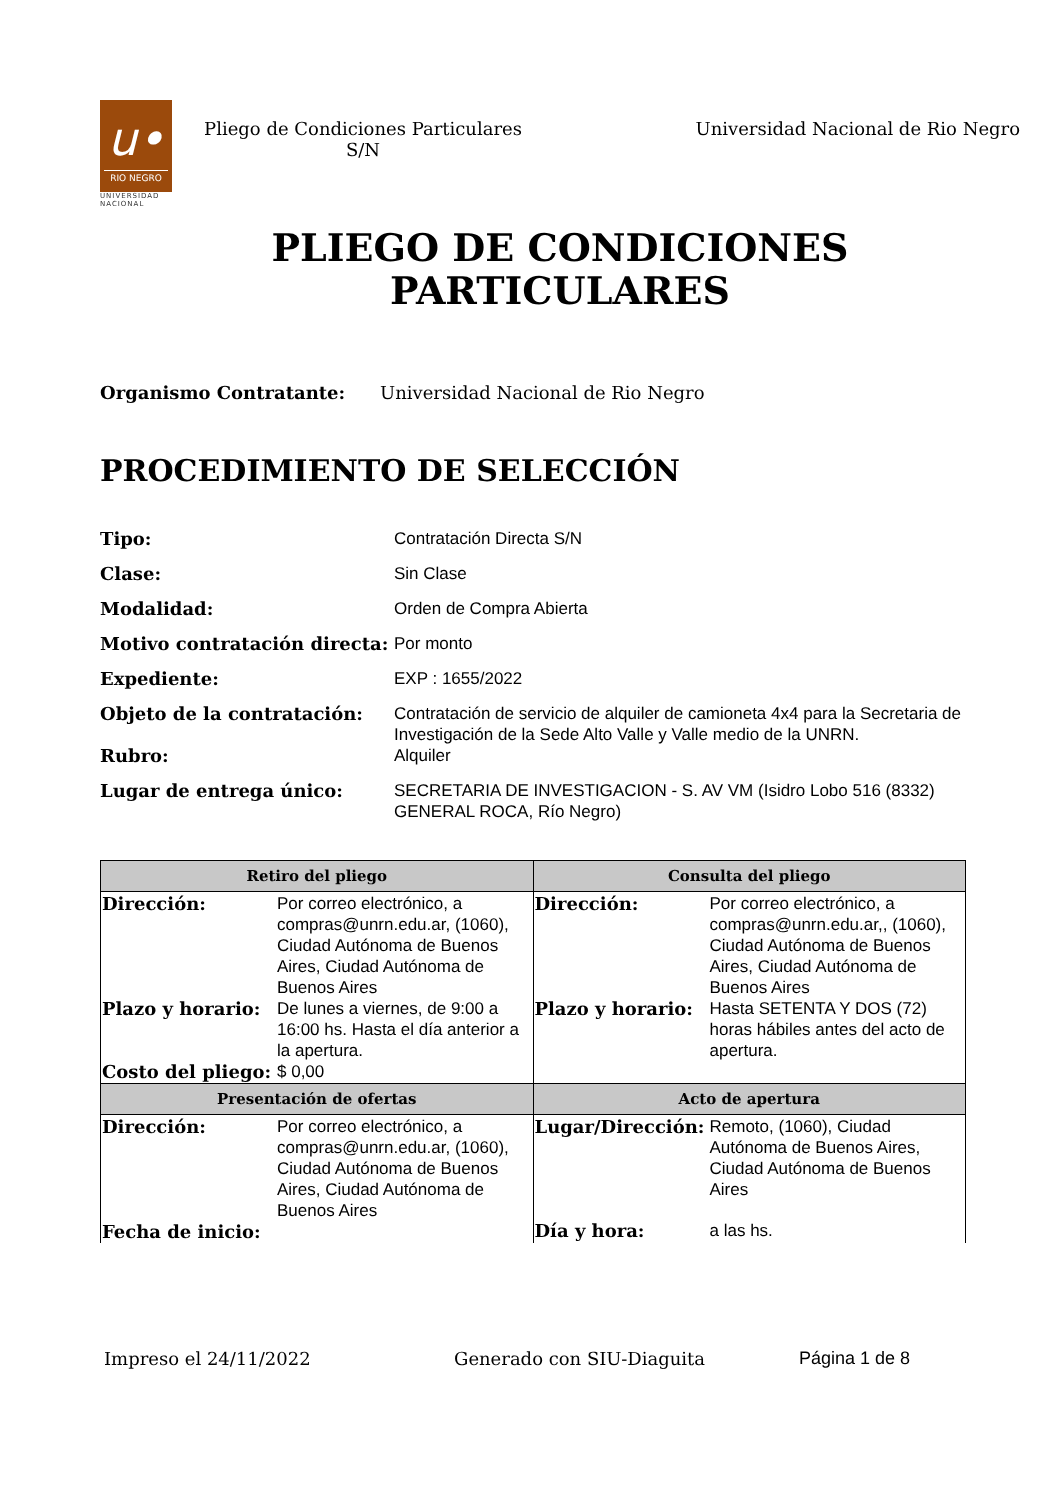u•
RIO NEGRO
UNIVERSIDAD
NACIONAL
Pliego de Condiciones Particulares
S/N
Universidad Nacional de Rio Negro
PLIEGO DE CONDICIONES
PARTICULARES
Organismo Contratante: Universidad Nacional de Rio Negro
PROCEDIMIENTO DE SELECCIÓN
Tipo: Contratación Directa S/N
Clase: Sin Clase
Modalidad: Orden de Compra Abierta
Motivo contratación directa: Por monto
Expediente: EXP : 1655/2022
Objeto de la contratación: Contratación de servicio de alquiler de camioneta 4x4 para la Secretaria de Investigación de la Sede Alto Valle y Valle medio de la UNRN.
Rubro: Alquiler
Lugar de entrega único: SECRETARIA DE INVESTIGACION - S. AV VM (Isidro Lobo 516 (8332) GENERAL ROCA, Río Negro)
| Retiro del pliego | Consulta del pliego |
| --- | --- |
| Dirección: Por correo electrónico, a compras@unrn.edu.ar, (1060), Ciudad Autónoma de Buenos Aires, Ciudad Autónoma de Buenos Aires Plazo y horario: De lunes a viernes, de 9:00 a 16:00 hs. Hasta el día anterior a la apertura. Costo del pliego: $ 0,00 | Dirección: Por correo electrónico, a compras@unrn.edu.ar,, (1060), Ciudad Autónoma de Buenos Aires, Ciudad Autónoma de Buenos Aires Plazo y horario: Hasta SETENTA Y DOS (72) horas hábiles antes del acto de apertura. |
| Presentación de ofertas | Acto de apertura |
| Dirección: Por correo electrónico, a compras@unrn.edu.ar, (1060), Ciudad Autónoma de Buenos Aires, Ciudad Autónoma de Buenos Aires Fecha de inicio: | Lugar/Dirección: Remoto, (1060), Ciudad Autónoma de Buenos Aires, Ciudad Autónoma de Buenos Aires Día y hora: a las hs. |
Impreso el 24/11/2022 Generado con SIU-Diaguita Página 1 de 8